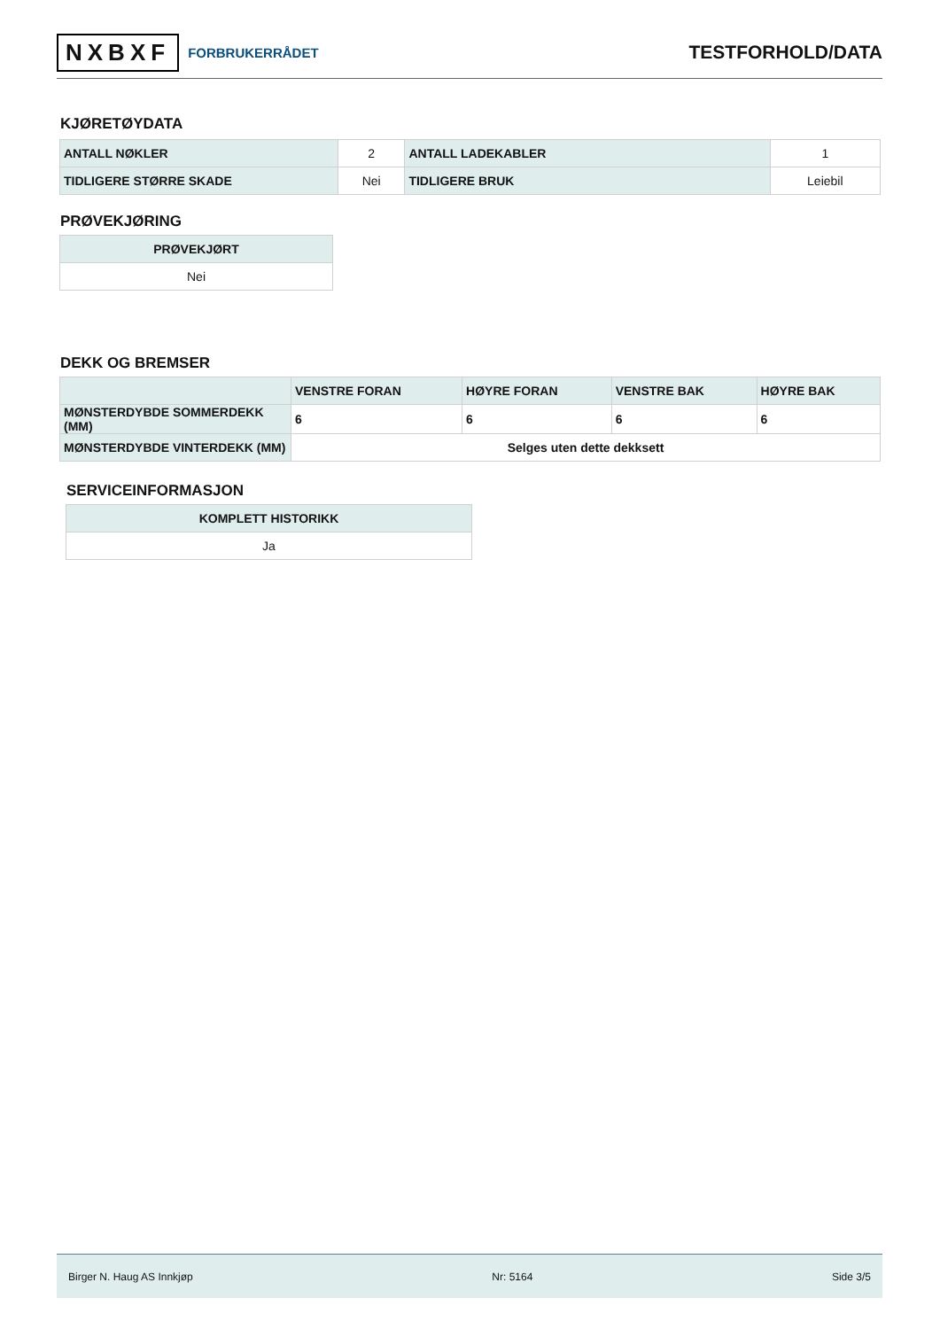NXBXF FORBRUKERRÅDET
TESTFORHOLD/DATA
KJØRETØYDATA
| ANTALL NØKLER | 2 | ANTALL LADEKABLER | 1 |
| TIDLIGERE STØRRE SKADE | Nei | TIDLIGERE BRUK | Leiebil |
PRØVEKJØRING
| PRØVEKJØRT |
| --- |
| Nei |
DEKK OG BREMSER
| | VENSTRE FORAN | HØYRE FORAN | VENSTRE BAK | HØYRE BAK |
| --- | --- | --- | --- | --- |
| MØNSTERDYBDE SOMMERDEKK (MM) | 6 | 6 | 6 | 6 |
| MØNSTERDYBDE VINTERDEKK (MM) | Selges uten dette dekksett | | | |
SERVICEINFORMASJON
| KOMPLETT HISTORIKK |
| --- |
| Ja |
Birger N. Haug AS Innkjøp Nr: 5164 Side 3/5